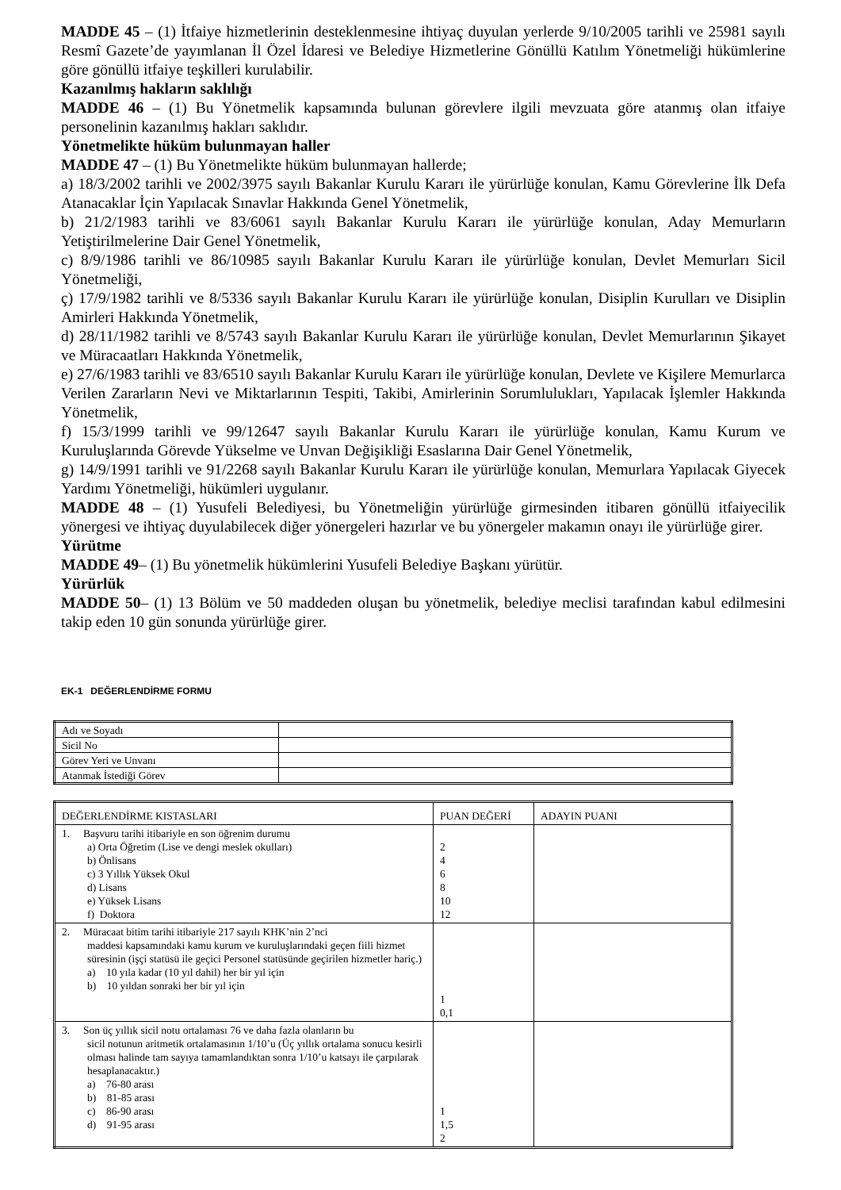MADDE 45 – (1) İtfaiye hizmetlerinin desteklenmesine ihtiyaç duyulan yerlerde 9/10/2005 tarihli ve 25981 sayılı Resmî Gazete’de yayımlanan İl Özel İdaresi ve Belediye Hizmetlerine Gönüllü Katılım Yönetmeliği hükümlerine göre gönüllü itfaiye teşkilleri kurulabilir.
Kazanılmış hakların saklılığı
MADDE 46 – (1) Bu Yönetmelik kapsamında bulunan görevlere ilgili mevzuata göre atanmış olan itfaiye personelinin kazanılmış hakları saklıdır.
Yönetmelikte hüküm bulunmayan haller
MADDE 47 – (1) Bu Yönetmelikte hüküm bulunmayan hallerde;
a) 18/3/2002 tarihli ve 2002/3975 sayılı Bakanlar Kurulu Kararı ile yürürlüğe konulan, Kamu Görevlerine İlk Defa Atanacaklar İçin Yapılacak Sınavlar Hakkında Genel Yönetmelik,
b) 21/2/1983 tarihli ve 83/6061 sayılı Bakanlar Kurulu Kararı ile yürürlüğe konulan, Aday Memurların Yetiştirilmelerine Dair Genel Yönetmelik,
c) 8/9/1986 tarihli ve 86/10985 sayılı Bakanlar Kurulu Kararı ile yürürlüğe konulan, Devlet Memurları Sicil Yönetmeliği,
ç) 17/9/1982 tarihli ve 8/5336 sayılı Bakanlar Kurulu Kararı ile yürürlüğe konulan, Disiplin Kurulları ve Disiplin Amirleri Hakkında Yönetmelik,
d) 28/11/1982 tarihli ve 8/5743 sayılı Bakanlar Kurulu Kararı ile yürürlüğe konulan, Devlet Memurlarının Şikayet ve Müracaatları Hakkında Yönetmelik,
e) 27/6/1983 tarihli ve 83/6510 sayılı Bakanlar Kurulu Kararı ile yürürlüğe konulan, Devlete ve Kişilere Memurlarca Verilen Zararların Nevi ve Miktarlarının Tespiti, Takibi, Amirlerinin Sorumlulukları, Yapılacak İşlemler Hakkında Yönetmelik,
f) 15/3/1999 tarihli ve 99/12647 sayılı Bakanlar Kurulu Kararı ile yürürlüğe konulan, Kamu Kurum ve Kuruluşlarında Görevde Yükselme ve Unvan Değişikliği Esaslarına Dair Genel Yönetmelik,
g) 14/9/1991 tarihli ve 91/2268 sayılı Bakanlar Kurulu Kararı ile yürürlüğe konulan, Memurlara Yapılacak Giyecek Yardımı Yönetmeliği, hükümleri uygulanır.
MADDE 48 – (1) Yusufeli Belediyesi, bu Yönetmeliğin yürürlüğe girmesinden itibaren gönüllü itfaiyecilik yönergesi ve ihtiyaç duyulabilecek diğer yönergeleri hazırlar ve bu yönergeler makamın onayı ile yürürlüğe girer.
Yürütme
MADDE 49– (1) Bu yönetmelik hükümlerini Yusufeli Belediye Başkanı yürütür.
Yürürlük
MADDE 50– (1) 13 Bölüm ve 50 maddeden oluşan bu yönetmelik, belediye meclisi tarafından kabul edilmesini takip eden 10 gün sonunda yürürlüğe girer.
EK-1 DEĞERLENDİRME FORMU
| Adı ve Soyadı | |
| Sicil No | |
| Görev Yeri ve Unvanı | |
| Atanmak İstediği Görev | |
| DEĞERLENDİRME KISTASLARI | PUAN DEĞERİ | ADAYIN PUANI |
| 1. Başvuru tarihi itibariyle en son öğrenim durumu a) Orta Öğretim (Lise ve dengi meslek okulları) b) Önlisans c) 3 Yıllık Yüksek Okul d) Lisans e) Yüksek Lisans f) Doktora | 2 4 6 8 10 12 | |
| 2. Müracaat bitim tarihi itibariyle 217 sayılı KHK’nin 2’nci maddesi kapsamındaki kamu kurum ve kuruluşlarındaki geçen fiili hizmet süresinin (işçi statüsü ile geçici Personel statüsünde geçirilen hizmetler hariç.) a) 10 yıla kadar (10 yıl dahil) her bir yıl için b) 10 yıldan sonraki her bir yıl için | 1 0,1 | |
| 3. Son üç yıllık sicil notu ortalaması 76 ve daha fazla olanların bu sicil notunun aritmetik ortalamasının 1/10’u (Üç yıllık ortalama sonucu kesirli olması halinde tam sayıya tamamlandıktan sonra 1/10’u katsayı ile çarpılarak hesaplanacaktır.) a) 76-80 arası b) 81-85 arası c) 86-90 arası d) 91-95 arası | 1 1,5 2 | |